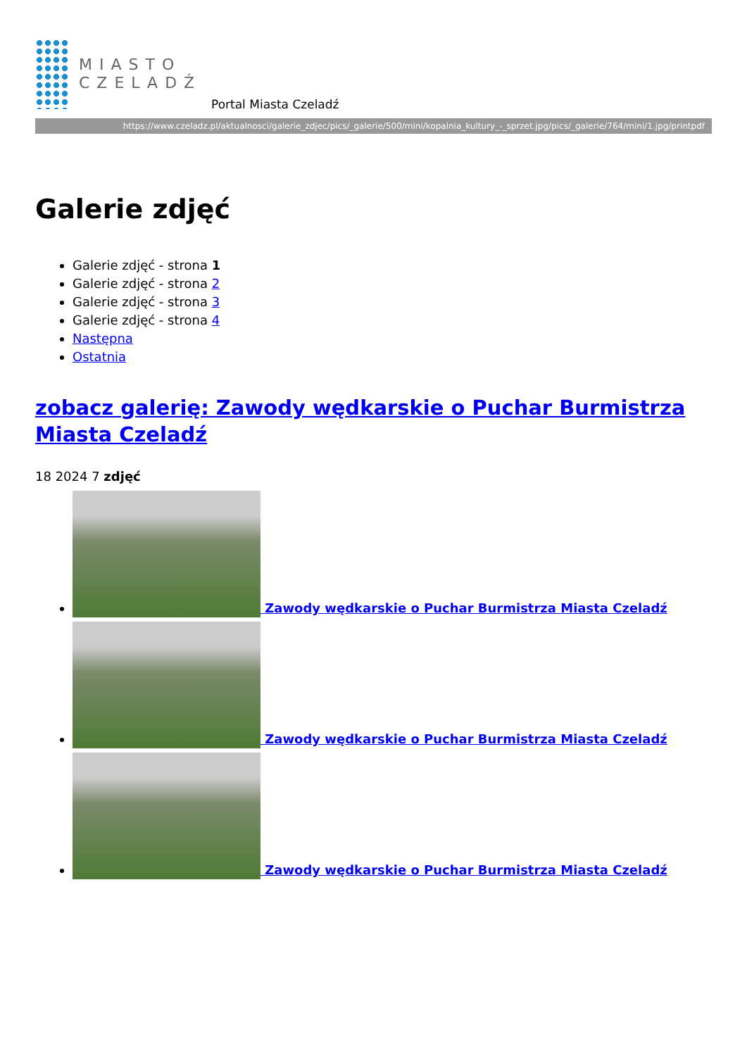MIASTO
CZELADŹ
Portal Miasta Czeladź
https://www.czeladz.pl/aktualnosci/galerie_zdjec/pics/_galerie/500/mini/kopalnia_kultury_-_sprzet.jpg/pics/_galerie/764/mini/1.jpg/printpdf
Galerie zdjęć
Galerie zdjęć - strona 1
Galerie zdjęć - strona 2
Galerie zdjęć - strona 3
Galerie zdjęć - strona 4
Następna
Ostatnia
zobacz galerię: Zawody wędkarskie o Puchar Burmistrza Miasta Czeladź
18 2024 7 zdjęć
Zawody wędkarskie o Puchar Burmistrza Miasta Czeladź
Zawody wędkarskie o Puchar Burmistrza Miasta Czeladź
Zawody wędkarskie o Puchar Burmistrza Miasta Czeladź